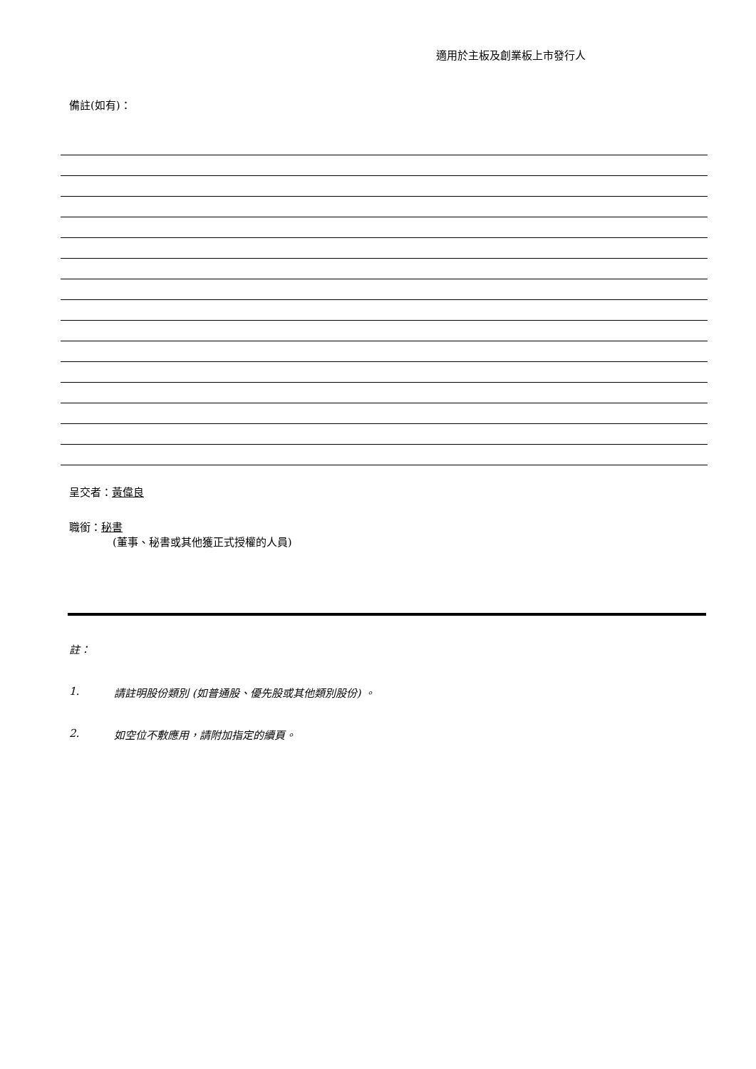適用於主板及創業板上市發行人
備註(如有)：
呈交者：黃偉良
職銜：秘書
(董事、秘書或其他獲正式授權的人員)
註：
1. 請註明股份類別 (如普通股、優先股或其他類別股份) 。
2. 如空位不敷應用，請附加指定的續頁。